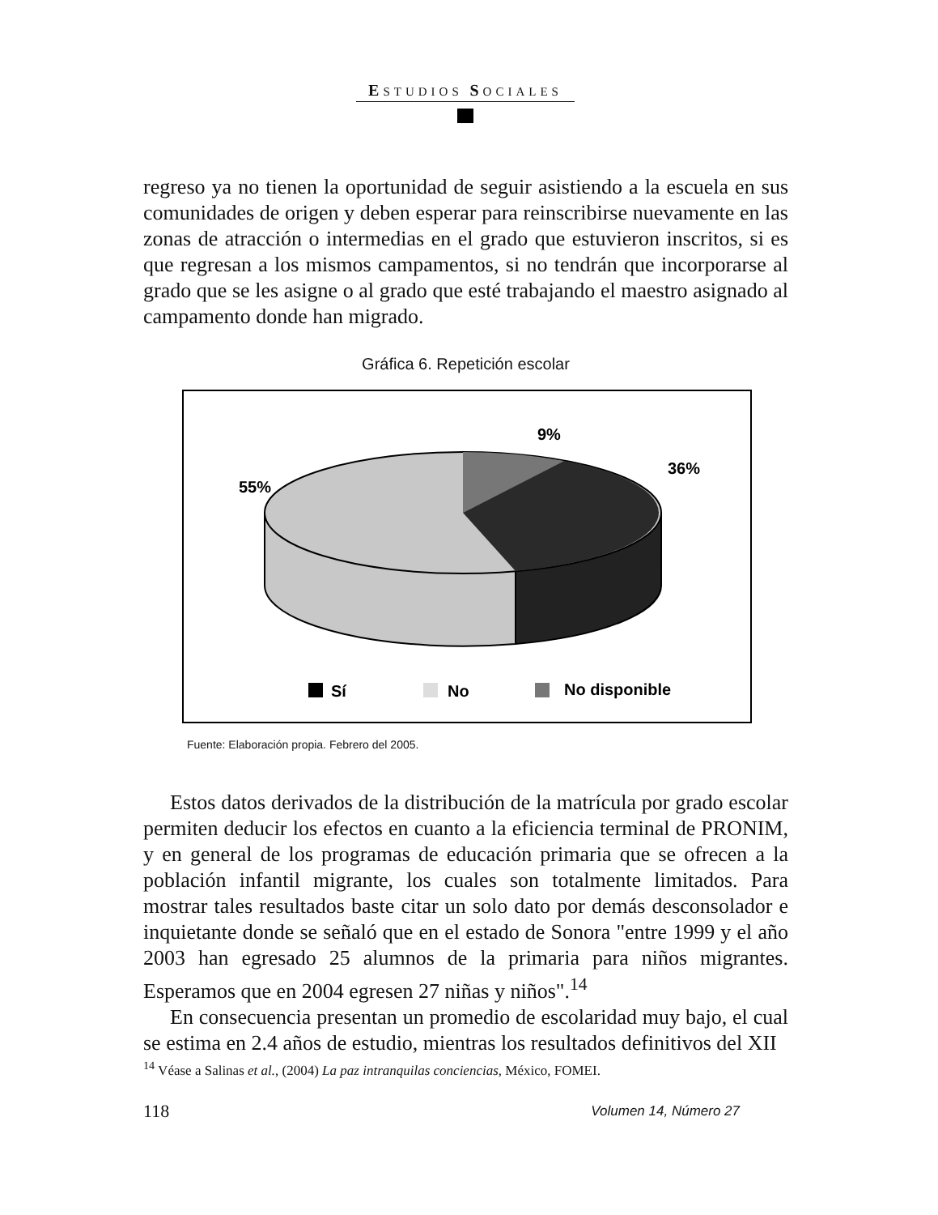ESTUDIOS SOCIALES
regreso ya no tienen la oportunidad de seguir asistiendo a la escuela en sus comunidades de origen y deben esperar para reinscribirse nuevamente en las zonas de atracción o intermedias en el grado que estuvieron inscritos, si es que regresan a los mismos campamentos, si no tendrán que incorporarse al grado que se les asigne o al grado que esté trabajando el maestro asignado al campamento donde han migrado.
Gráfica 6. Repetición escolar
9%
36%
55%
Sí
No
No disponible
Fuente: Elaboración propia. Febrero del 2005.
Estos datos derivados de la distribución de la matrícula por grado escolar permiten deducir los efectos en cuanto a la eficiencia terminal de PRONIM, y en general de los programas de educación primaria que se ofrecen a la población infantil migrante, los cuales son totalmente limitados. Para mostrar tales resultados baste citar un solo dato por demás desconsolador e inquietante donde se señaló que en el estado de Sonora "entre 1999 y el año 2003 han egresado 25 alumnos de la primaria para niños migrantes. Esperamos que en 2004 egresen 27 niñas y niños".<sup>14</sup>
En consecuencia presentan un promedio de escolaridad muy bajo, el cual se estima en 2.4 años de estudio, mientras los resultados definitivos del XII
<sup>14</sup> Véase a Salinas et al., (2004) La paz intranquilas conciencias, México, FOMEI.
118 Volumen 14, Número 27